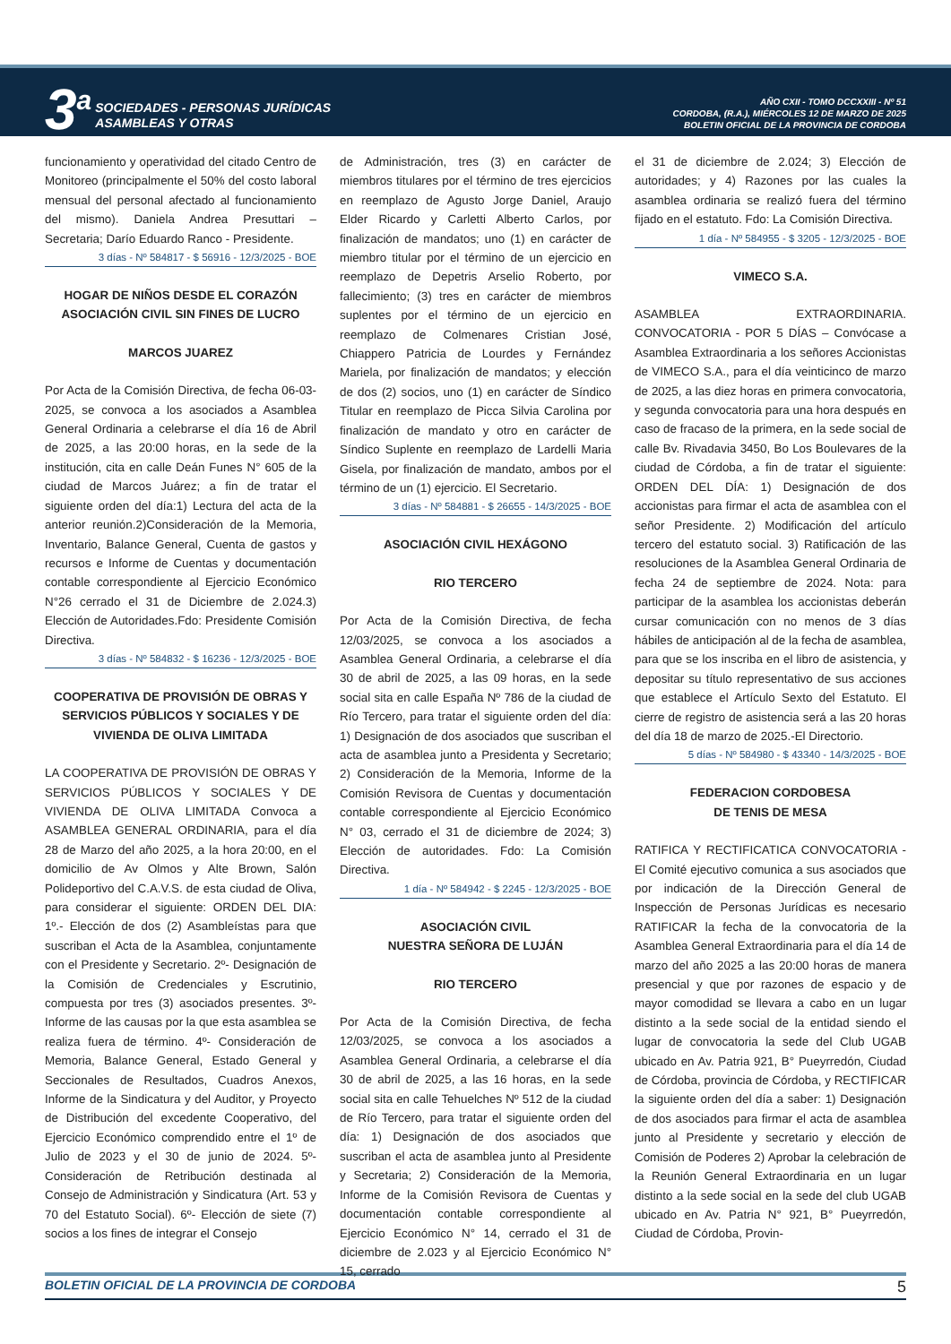3<sup>a</sup>
SOCIEDADES - PERSONAS JURÍDICAS
ASAMBLEAS Y OTRAS
AÑO CXII - TOMO DCCXXIII - Nº 51
CORDOBA, (R.A.), MIÉRCOLES 12 DE MARZO DE 2025
BOLETIN OFICIAL DE LA PROVINCIA DE CORDOBA
funcionamiento y operatividad del citado Centro de Monitoreo (principalmente el 50% del costo laboral mensual del personal afectado al funcionamiento del mismo). Daniela Andrea Presuttari – Secretaria; Darío Eduardo Ranco - Presidente.
3 días - Nº 584817 - $ 56916 - 12/3/2025 - BOE
HOGAR DE NIÑOS DESDE EL CORAZÓN ASOCIACIÓN CIVIL SIN FINES DE LUCRO
MARCOS JUAREZ
Por Acta de la Comisión Directiva, de fecha 06-03-2025, se convoca a los asociados a Asamblea General Ordinaria a celebrarse el día 16 de Abril de 2025, a las 20:00 horas, en la sede de la institución, cita en calle Deán Funes N° 605 de la ciudad de Marcos Juárez; a fin de tratar el siguiente orden del día:1) Lectura del acta de la anterior reunión.2)Consideración de la Memoria, Inventario, Balance General, Cuenta de gastos y recursos e Informe de Cuentas y documentación contable correspondiente al Ejercicio Económico N°26 cerrado el 31 de Diciembre de 2.024.3) Elección de Autoridades.Fdo: Presidente Comisión Directiva.
3 días - Nº 584832 - $ 16236 - 12/3/2025 - BOE
COOPERATIVA DE PROVISIÓN DE OBRAS Y SERVICIOS PÚBLICOS Y SOCIALES Y DE VIVIENDA DE OLIVA LIMITADA
LA COOPERATIVA DE PROVISIÓN DE OBRAS Y SERVICIOS PÚBLICOS Y SOCIALES Y DE VIVIENDA DE OLIVA LIMITADA Convoca a ASAMBLEA GENERAL ORDINARIA, para el día 28 de Marzo del año 2025, a la hora 20:00, en el domicilio de Av Olmos y Alte Brown, Salón Polideportivo del C.A.V.S. de esta ciudad de Oliva, para considerar el siguiente: ORDEN DEL DIA: 1º.- Elección de dos (2) Asambleístas para que suscriban el Acta de la Asamblea, conjuntamente con el Presidente y Secretario. 2º- Designación de la Comisión de Credenciales y Escrutinio, compuesta por tres (3) asociados presentes. 3º- Informe de las causas por la que esta asamblea se realiza fuera de término. 4º- Consideración de Memoria, Balance General, Estado General y Seccionales de Resultados, Cuadros Anexos, Informe de la Sindicatura y del Auditor, y Proyecto de Distribución del excedente Cooperativo, del Ejercicio Económico comprendido entre el 1º de Julio de 2023 y el 30 de junio de 2024. 5º- Consideración de Retribución destinada al Consejo de Administración y Sindicatura (Art. 53 y 70 del Estatuto Social). 6º- Elección de siete (7) socios a los fines de integrar el Consejo
de Administración, tres (3) en carácter de miembros titulares por el término de tres ejercicios en reemplazo de Agusto Jorge Daniel, Araujo Elder Ricardo y Carletti Alberto Carlos, por finalización de mandatos; uno (1) en carácter de miembro titular por el término de un ejercicio en reemplazo de Depetris Arselio Roberto, por fallecimiento; (3) tres en carácter de miembros suplentes por el término de un ejercicio en reemplazo de Colmenares Cristian José, Chiappero Patricia de Lourdes y Fernández Mariela, por finalización de mandatos; y elección de dos (2) socios, uno (1) en carácter de Síndico Titular en reemplazo de Picca Silvia Carolina por finalización de mandato y otro en carácter de Síndico Suplente en reemplazo de Lardelli Maria Gisela, por finalización de mandato, ambos por el término de un (1) ejercicio. El Secretario.
3 días - Nº 584881 - $ 26655 - 14/3/2025 - BOE
ASOCIACIÓN CIVIL HEXÁGONO
RIO TERCERO
Por Acta de la Comisión Directiva, de fecha 12/03/2025, se convoca a los asociados a Asamblea General Ordinaria, a celebrarse el día 30 de abril de 2025, a las 09 horas, en la sede social sita en calle España Nº 786 de la ciudad de Río Tercero, para tratar el siguiente orden del día: 1) Designación de dos asociados que suscriban el acta de asamblea junto a Presidenta y Secretario; 2) Consideración de la Memoria, Informe de la Comisión Revisora de Cuentas y documentación contable correspondiente al Ejercicio Económico N° 03, cerrado el 31 de diciembre de 2024; 3) Elección de autoridades. Fdo: La Comisión Directiva.
1 día - Nº 584942 - $ 2245 - 12/3/2025 - BOE
ASOCIACIÓN CIVIL
NUESTRA SEÑORA DE LUJÁN
RIO TERCERO
Por Acta de la Comisión Directiva, de fecha 12/03/2025, se convoca a los asociados a Asamblea General Ordinaria, a celebrarse el día 30 de abril de 2025, a las 16 horas, en la sede social sita en calle Tehuelches Nº 512 de la ciudad de Río Tercero, para tratar el siguiente orden del día: 1) Designación de dos asociados que suscriban el acta de asamblea junto al Presidente y Secretaria; 2) Consideración de la Memoria, Informe de la Comisión Revisora de Cuentas y documentación contable correspondiente al Ejercicio Económico N° 14, cerrado el 31 de diciembre de 2.023 y al Ejercicio Económico N° 15, cerrado
el 31 de diciembre de 2.024; 3) Elección de autoridades; y 4) Razones por las cuales la asamblea ordinaria se realizó fuera del término fijado en el estatuto. Fdo: La Comisión Directiva.
1 día - Nº 584955 - $ 3205 - 12/3/2025 - BOE
VIMECO S.A.
ASAMBLEA EXTRAORDINARIA. CONVOCATORIA - POR 5 DÍAS – Convócase a Asamblea Extraordinaria a los señores Accionistas de VIMECO S.A., para el día veinticinco de marzo de 2025, a las diez horas en primera convocatoria, y segunda convocatoria para una hora después en caso de fracaso de la primera, en la sede social de calle Bv. Rivadavia 3450, Bo Los Boulevares de la ciudad de Córdoba, a fin de tratar el siguiente: ORDEN DEL DÍA: 1) Designación de dos accionistas para firmar el acta de asamblea con el señor Presidente. 2) Modificación del artículo tercero del estatuto social. 3) Ratificación de las resoluciones de la Asamblea General Ordinaria de fecha 24 de septiembre de 2024. Nota: para participar de la asamblea los accionistas deberán cursar comunicación con no menos de 3 días hábiles de anticipación al de la fecha de asamblea, para que se los inscriba en el libro de asistencia, y depositar su título representativo de sus acciones que establece el Artículo Sexto del Estatuto. El cierre de registro de asistencia será a las 20 horas del día 18 de marzo de 2025.-El Directorio.
5 días - Nº 584980 - $ 43340 - 14/3/2025 - BOE
FEDERACION CORDOBESA
DE TENIS DE MESA
RATIFICA Y RECTIFICATICA CONVOCATORIA - El Comité ejecutivo comunica a sus asociados que por indicación de la Dirección General de Inspección de Personas Jurídicas es necesario RATIFICAR la fecha de la convocatoria de la Asamblea General Extraordinaria para el día 14 de marzo del año 2025 a las 20:00 horas de manera presencial y que por razones de espacio y de mayor comodidad se llevara a cabo en un lugar distinto a la sede social de la entidad siendo el lugar de convocatoria la sede del Club UGAB ubicado en Av. Patria 921, B° Pueyrredón, Ciudad de Córdoba, provincia de Córdoba, y RECTIFICAR la siguiente orden del día a saber: 1) Designación de dos asociados para firmar el acta de asamblea junto al Presidente y secretario y elección de Comisión de Poderes 2) Aprobar la celebración de la Reunión General Extraordinaria en un lugar distinto a la sede social en la sede del club UGAB ubicado en Av. Patria N° 921, B° Pueyrredón, Ciudad de Córdoba, Provin-
BOLETIN OFICIAL DE LA PROVINCIA DE CORDOBA 5